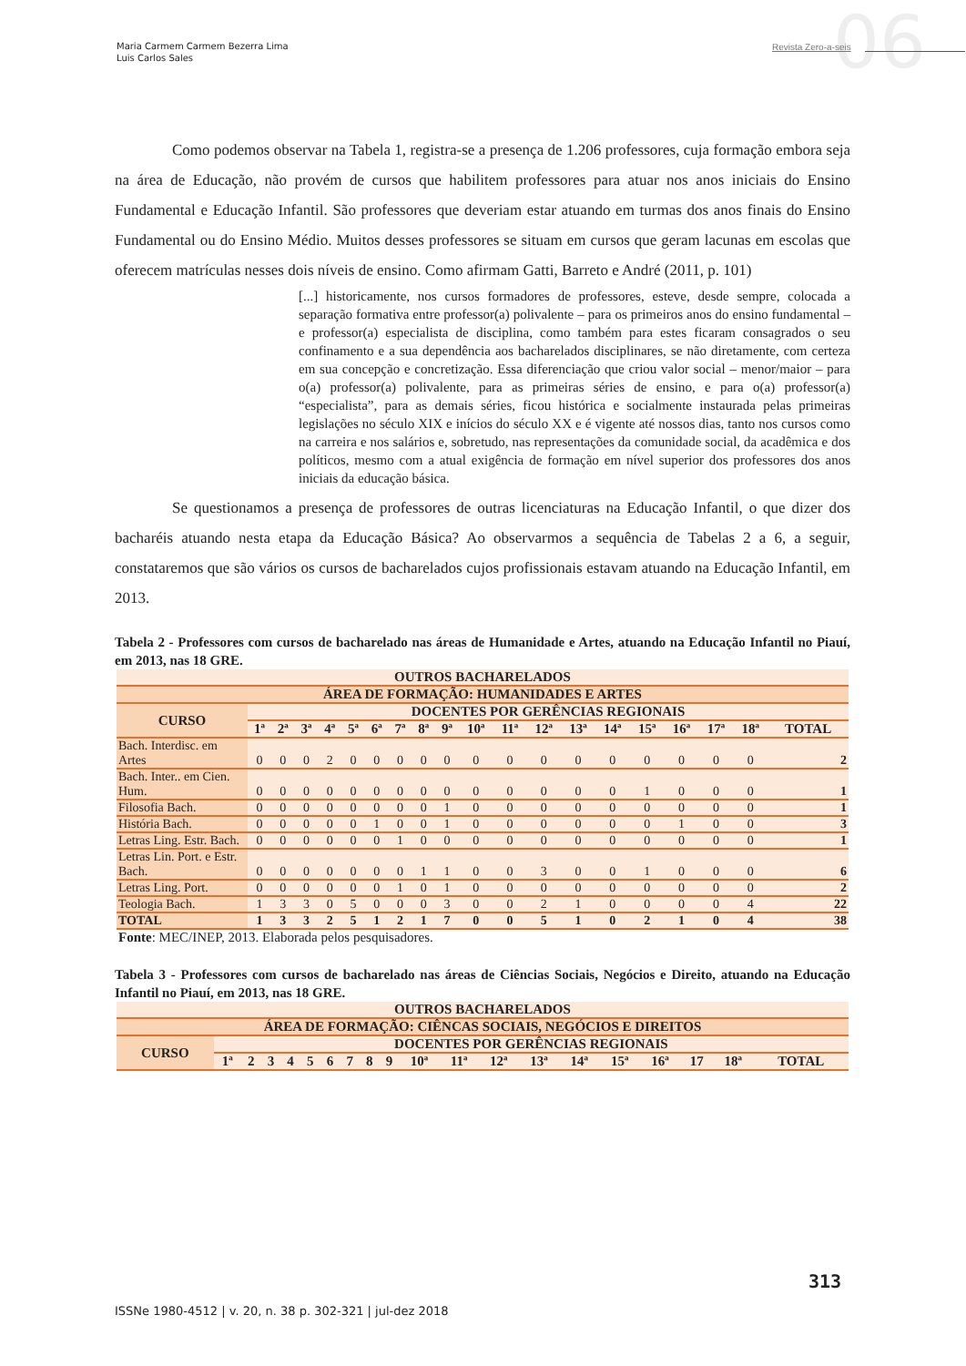06
Maria Carmem Carmem Bezerra Lima
Luis Carlos Sales
Revista Zero-a-seis
Como podemos observar na Tabela 1, registra-se a presença de 1.206 professores, cuja formação embora seja na área de Educação, não provém de cursos que habilitem professores para atuar nos anos iniciais do Ensino Fundamental e Educação Infantil. São professores que deveriam estar atuando em turmas dos anos finais do Ensino Fundamental ou do Ensino Médio. Muitos desses professores se situam em cursos que geram lacunas em escolas que oferecem matrículas nesses dois níveis de ensino. Como afirmam Gatti, Barreto e André (2011, p. 101)
[...] historicamente, nos cursos formadores de professores, esteve, desde sempre, colocada a separação formativa entre professor(a) polivalente – para os primeiros anos do ensino fundamental – e professor(a) especialista de disciplina, como também para estes ficaram consagrados o seu confinamento e a sua dependência aos bacharelados disciplinares, se não diretamente, com certeza em sua concepção e concretização. Essa diferenciação que criou valor social – menor/maior – para o(a) professor(a) polivalente, para as primeiras séries de ensino, e para o(a) professor(a) “especialista”, para as demais séries, ficou histórica e socialmente instaurada pelas primeiras legislações no século XIX e inícios do século XX e é vigente até nossos dias, tanto nos cursos como na carreira e nos salários e, sobretudo, nas representações da comunidade social, da acadêmica e dos políticos, mesmo com a atual exigência de formação em nível superior dos professores dos anos iniciais da educação básica.
Se questionamos a presença de professores de outras licenciaturas na Educação Infantil, o que dizer dos bacharéis atuando nesta etapa da Educação Básica? Ao observarmos a sequência de Tabelas 2 a 6, a seguir, constataremos que são vários os cursos de bacharelados cujos profissionais estavam atuando na Educação Infantil, em 2013.
Tabela 2 - Professores com cursos de bacharelado nas áreas de Humanidade e Artes, atuando na Educação Infantil no Piauí, em 2013, nas 18 GRE.
| OUTROS BACHARELADOS | | | | | | | | | | | | | | | | | | | |
| --- | --- | --- | --- | --- | --- | --- | --- | --- | --- | --- | --- | --- | --- | --- | --- | --- | --- | --- | --- |
| ÁREA DE FORMAÇÃO: HUMANIDADES E ARTES | | | | | | | | | | | | | | | | | | | |
| CURSO | DOCENTES POR GERÊNCIAS REGIONAIS | | | | | | | | | | | | | | | | | | |
| | 1ª | 2ª | 3ª | 4ª | 5ª | 6ª | 7ª | 8ª | 9ª | 10ª | 11ª | 12ª | 13ª | 14ª | 15ª | 16ª | 17ª | 18ª | TOTAL |
| Bach. Interdisc. em Artes | 0 | 0 | 0 | 2 | 0 | 0 | 0 | 0 | 0 | 0 | 0 | 0 | 0 | 0 | 0 | 0 | 0 | 0 | 2 |
| Bach. Inter.. em Cien. Hum. | 0 | 0 | 0 | 0 | 0 | 0 | 0 | 0 | 0 | 0 | 0 | 0 | 0 | 0 | 1 | 0 | 0 | 0 | 1 |
| Filosofia Bach. | 0 | 0 | 0 | 0 | 0 | 0 | 0 | 0 | 1 | 0 | 0 | 0 | 0 | 0 | 0 | 0 | 0 | 0 | 1 |
| História Bach. | 0 | 0 | 0 | 0 | 0 | 1 | 0 | 0 | 1 | 0 | 0 | 0 | 0 | 0 | 0 | 1 | 0 | 0 | 3 |
| Letras Ling. Estr. Bach. | 0 | 0 | 0 | 0 | 0 | 0 | 1 | 0 | 0 | 0 | 0 | 0 | 0 | 0 | 0 | 0 | 0 | 0 | 1 |
| Letras Lin. Port. e Estr. Bach. | 0 | 0 | 0 | 0 | 0 | 0 | 0 | 1 | 1 | 0 | 0 | 3 | 0 | 0 | 1 | 0 | 0 | 0 | 6 |
| Letras Ling. Port. | 0 | 0 | 0 | 0 | 0 | 0 | 1 | 0 | 1 | 0 | 0 | 0 | 0 | 0 | 0 | 0 | 0 | 0 | 2 |
| Teologia Bach. | 1 | 3 | 3 | 0 | 5 | 0 | 0 | 0 | 3 | 0 | 0 | 2 | 1 | 0 | 0 | 0 | 0 | 4 | 22 |
| TOTAL | 1 | 3 | 3 | 2 | 5 | 1 | 2 | 1 | 7 | 0 | 0 | 5 | 1 | 0 | 2 | 1 | 0 | 4 | 38 |
Fonte: MEC/INEP, 2013. Elaborada pelos pesquisadores.
Tabela 3 - Professores com cursos de bacharelado nas áreas de Ciências Sociais, Negócios e Direito, atuando na Educação Infantil no Piauí, em 2013, nas 18 GRE.
| OUTROS BACHARELADOS | | | | | | | | | | | | | | | | | | | |
| --- | --- | --- | --- | --- | --- | --- | --- | --- | --- | --- | --- | --- | --- | --- | --- | --- | --- | --- | --- |
| ÁREA DE FORMAÇÃO: CIÊNCAS SOCIAIS, NEGÓCIOS E DIREITOS | | | | | | | | | | | | | | | | | | | |
| CURSO | DOCENTES POR GERÊNCIAS REGIONAIS | | | | | | | | | | | | | | | | | | |
| | 1ª | 2 | 3 | 4 | 5 | 6 | 7 | 8 | 9 | 10ª | 11ª | 12ª | 13ª | 14ª | 15ª | 16ª | 17 | 18ª | TOTAL |
313
ISSNe 1980-4512 | v. 20, n. 38 p. 302-321 | jul-dez 2018